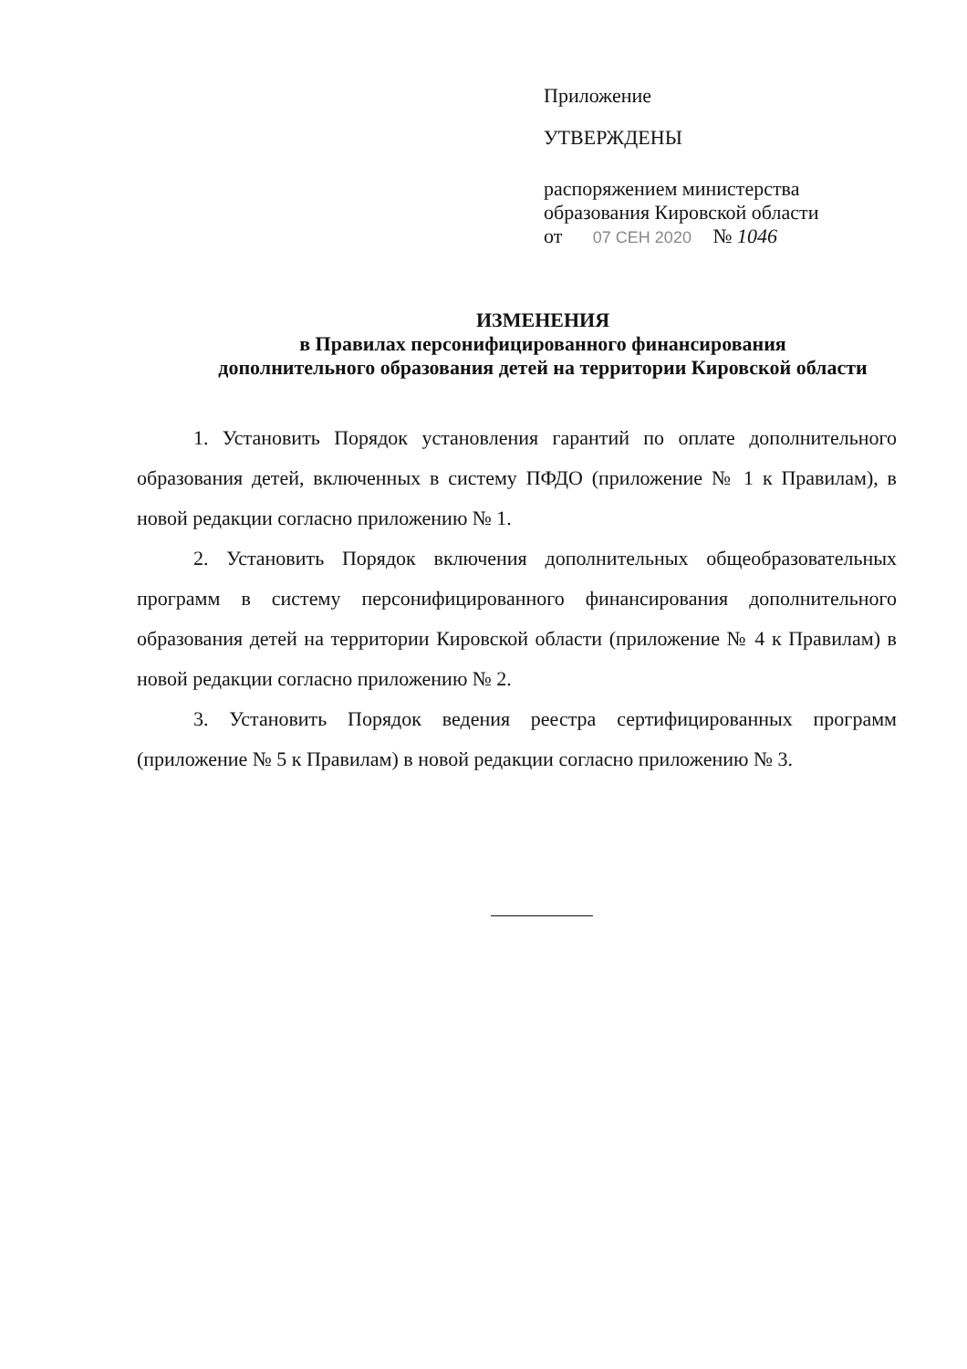Приложение
УТВЕРЖДЕНЫ
распоряжением министерства
образования Кировской области
от 07 СЕН 2020 № 1046
ИЗМЕНЕНИЯ
в Правилах персонифицированного финансирования
дополнительного образования детей на территории Кировской области
1. Установить Порядок установления гарантий по оплате дополнительного образования детей, включенных в систему ПФДО (приложение № 1 к Правилам), в новой редакции согласно приложению № 1.
2. Установить Порядок включения дополнительных общеобразовательных программ в систему персонифицированного финансирования дополнительного образования детей на территории Кировской области (приложение № 4 к Правилам) в новой редакции согласно приложению № 2.
3. Установить Порядок ведения реестра сертифицированных программ (приложение № 5 к Правилам) в новой редакции согласно приложению № 3.